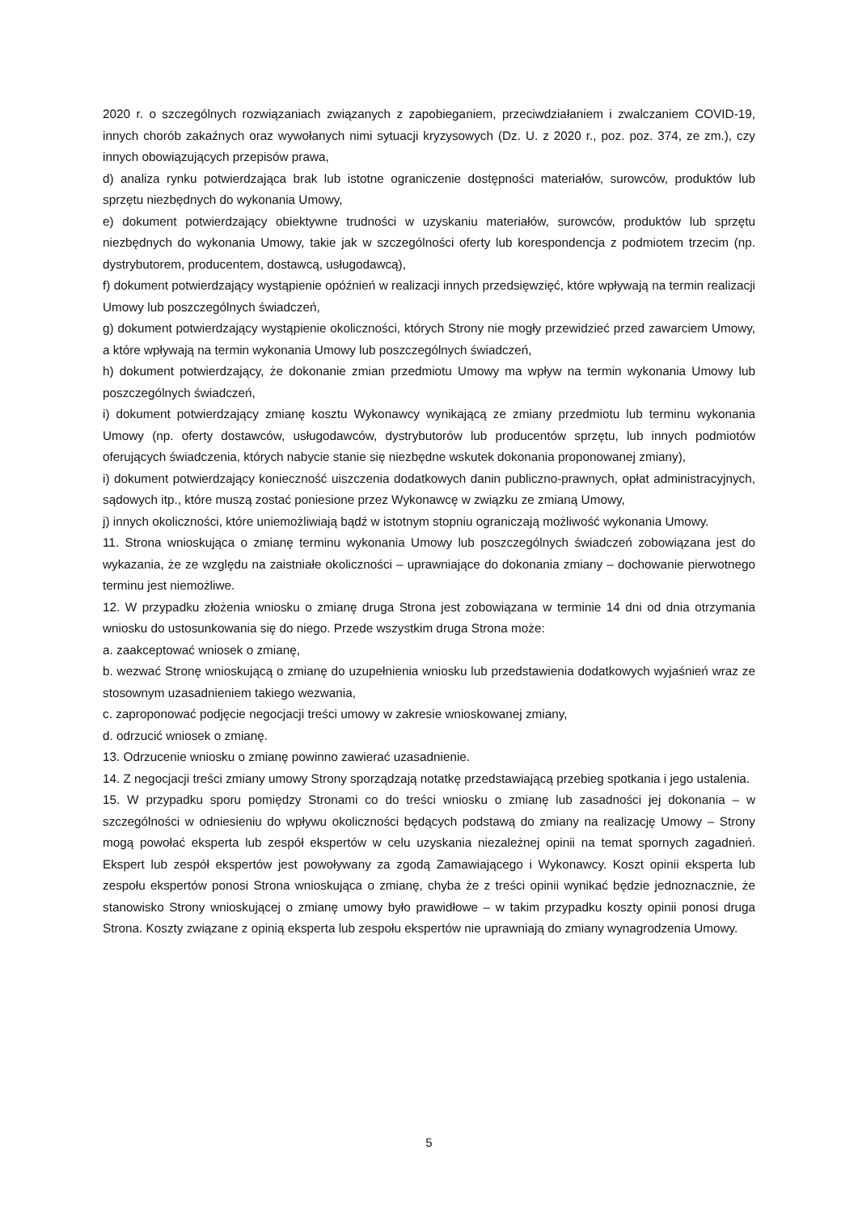2020 r. o szczególnych rozwiązaniach związanych z zapobieganiem, przeciwdziałaniem i zwalczaniem COVID-19, innych chorób zakaźnych oraz wywołanych nimi sytuacji kryzysowych (Dz. U. z 2020 r., poz. poz. 374, ze zm.), czy innych obowiązujących przepisów prawa,
d) analiza rynku potwierdzająca brak lub istotne ograniczenie dostępności materiałów, surowców, produktów lub sprzętu niezbędnych do wykonania Umowy,
e) dokument potwierdzający obiektywne trudności w uzyskaniu materiałów, surowców, produktów lub sprzętu niezbędnych do wykonania Umowy, takie jak w szczególności oferty lub korespondencja z podmiotem trzecim (np. dystrybutorem, producentem, dostawcą, usługodawcą),
f) dokument potwierdzający wystąpienie opóźnień w realizacji innych przedsięwzięć, które wpływają na termin realizacji Umowy lub poszczególnych świadczeń,
g) dokument potwierdzający wystąpienie okoliczności, których Strony nie mogły przewidzieć przed zawarciem Umowy, a które wpływają na termin wykonania Umowy lub poszczególnych świadczeń,
h) dokument potwierdzający, że dokonanie zmian przedmiotu Umowy ma wpływ na termin wykonania Umowy lub poszczególnych świadczeń,
i) dokument potwierdzający zmianę kosztu Wykonawcy wynikającą ze zmiany przedmiotu lub terminu wykonania Umowy (np. oferty dostawców, usługodawców, dystrybutorów lub producentów sprzętu, lub innych podmiotów oferujących świadczenia, których nabycie stanie się niezbędne wskutek dokonania proponowanej zmiany),
i) dokument potwierdzający konieczność uiszczenia dodatkowych danin publiczno-prawnych, opłat administracyjnych, sądowych itp., które muszą zostać poniesione przez Wykonawcę w związku ze zmianą Umowy,
j) innych okoliczności, które uniemożliwiają bądź w istotnym stopniu ograniczają możliwość wykonania Umowy.
11. Strona wnioskująca o zmianę terminu wykonania Umowy lub poszczególnych świadczeń zobowiązana jest do wykazania, że ze względu na zaistniałe okoliczności – uprawniające do dokonania zmiany – dochowanie pierwotnego terminu jest niemożliwe.
12. W przypadku złożenia wniosku o zmianę druga Strona jest zobowiązana w terminie 14 dni od dnia otrzymania wniosku do ustosunkowania się do niego. Przede wszystkim druga Strona może:
a. zaakceptować wniosek o zmianę,
b. wezwać Stronę wnioskującą o zmianę do uzupełnienia wniosku lub przedstawienia dodatkowych wyjaśnień wraz ze stosownym uzasadnieniem takiego wezwania,
c. zaproponować podjęcie negocjacji treści umowy w zakresie wnioskowanej zmiany,
d. odrzucić wniosek o zmianę.
13. Odrzucenie wniosku o zmianę powinno zawierać uzasadnienie.
14. Z negocjacji treści zmiany umowy Strony sporządzają notatkę przedstawiającą przebieg spotkania i jego ustalenia.
15. W przypadku sporu pomiędzy Stronami co do treści wniosku o zmianę lub zasadności jej dokonania – w szczególności w odniesieniu do wpływu okoliczności będących podstawą do zmiany na realizację Umowy – Strony mogą powołać eksperta lub zespół ekspertów w celu uzyskania niezależnej opinii na temat spornych zagadnień. Ekspert lub zespół ekspertów jest powoływany za zgodą Zamawiającego i Wykonawcy. Koszt opinii eksperta lub zespołu ekspertów ponosi Strona wnioskująca o zmianę, chyba że z treści opinii wynikać będzie jednoznacznie, że stanowisko Strony wnioskującej o zmianę umowy było prawidłowe – w takim przypadku koszty opinii ponosi druga Strona. Koszty związane z opinią eksperta lub zespołu ekspertów nie uprawniają do zmiany wynagrodzenia Umowy.
5